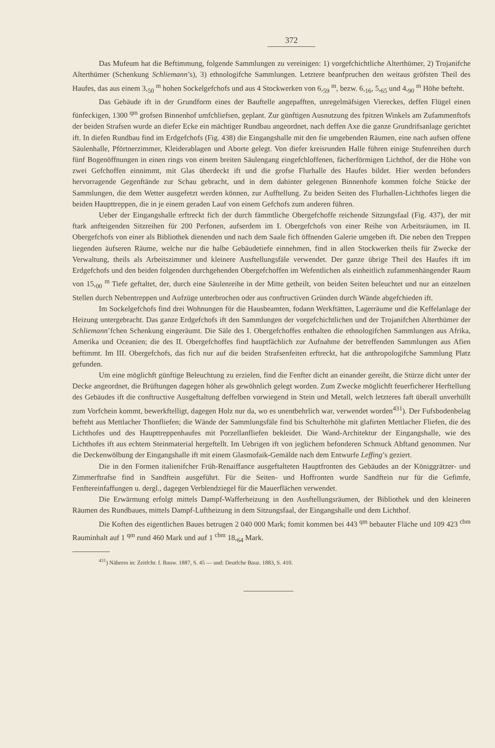372
Das Mufeum hat die Beftimmung, folgende Sammlungen zu vereinigen: 1) vorgefchichtliche Alterthümer, 2) Trojanifche Alterthümer (Schenkung Schliemann’s), 3) ethnologifche Sammlungen. Letztere beanfpruchen den weitaus gröfsten Theil des Haufes, das aus einem 3,<sub>50</sub> <sup>m</sup> hohen Sockelgefchofs und aus 4 Stockwerken von 6,<sub>59</sub> <sup>m</sup>, bezw. 6,<sub>16</sub>, 5,<sub>65</sub> und 4,<sub>90</sub> <sup>m</sup> Höhe befteht.
Das Gebäude ift in der Grundform eines der Bauftelle angepafften, unregelmäfsigen Viereckes, deffen Flügel einen fünfeckigen, 1300 <sup>qm</sup> grofsen Binnenhof umfchliefsen, geplant. Zur günftigen Ausnutzung des fpitzen Winkels am Zufammenftofs der beiden Strafsen wurde an diefer Ecke ein mächtiger Rundbau angeordnet, nach deffen Axe die ganze Grundrifsanlage gerichtet ift. In diefen Rundbau find im Erdgefchofs (Fig. 438) die Eingangshalle mit den fie umgebenden Räumen, eine nach aufsen offene Säulenhalle, Pförtnerzimmer, Kleiderablagen und Aborte gelegt. Von diefer kreisrunden Halle führen einige Stufenreihen durch fünf Bogenöffnungen in einen rings von einem breiten Säulengang eingefchloffenen, fächerförmigen Lichthof, der die Höhe von zwei Gefchoffen einnimmt, mit Glas überdeckt ift und die grofse Flurhalle des Haufes bildet. Hier werden befonders hervorragende Gegenftände zur Schau gebracht, und in dem dahinter gelegenen Binnenhofe kommen folche Stücke der Sammlungen, die dem Wetter ausgefetzt werden können, zur Aufftellung. Zu beiden Seiten des Flurhallen-Lichthofes liegen die beiden Haupttreppen, die in je einem geraden Lauf von einem Gefchofs zum anderen führen.
Ueber der Eingangshalle erftreckt fich der durch fämmtliche Obergefchoffe reichende Sitzungsfaal (Fig. 437), der mit ftark anfteigenden Sitzreihen für 200 Perfonen, aufserdem im I. Obergefchofs von einer Reihe von Arbeitsräumen, im II. Obergefchofs von einer als Bibliothek dienenden und nach dem Saale fich öffnenden Galerie umgeben ift. Die neben den Treppen liegenden äufseren Räume, welche nur die halbe Gebäudetiefe einnehmen, find in allen Stockwerken theils für Zwecke der Verwaltung, theils als Arbeitszimmer und kleinere Ausftellungsfäle verwendet. Der ganze übrige Theil des Haufes ift im Erdgefchofs und den beiden folgenden durchgehenden Obergefchoffen im Wefentlichen als einheitlich zufammenhängender Raum von 15,<sub>00</sub> <sup>m</sup> Tiefe geftaltet, der, durch eine Säulenreihe in der Mitte getheilt, von beiden Seiten beleuchtet und nur an einzelnen Stellen durch Nebentreppen und Aufzüge unterbrochen oder aus conftructiven Gründen durch Wände abgefchieden ift.
Im Sockelgefchofs find drei Wohnungen für die Hausbeamten, fodann Werkftätten, Lagerräume und die Keffelanlage der Heizung untergebracht. Das ganze Erdgefchofs ift den Sammlungen der vorgefchichtlichen und der Trojanifchen Alterthümer der Schliemann’fchen Schenkung eingeräumt. Die Säle des I. Obergefchoffes enthalten die ethnologifchen Sammlungen aus Afrika, Amerika und Oceanien; die des II. Obergefchoffes find hauptfächlich zur Aufnahme der betreffenden Sammlungen aus Afien beftimmt. Im III. Obergefchofs, das fich nur auf die beiden Strafsenfeiten erftreckt, hat die anthropologifche Sammlung Platz gefunden.
Um eine möglichft günftige Beleuchtung zu erzielen, find die Fenfter dicht an einander gereiht, die Stürze dicht unter der Decke angeordnet, die Brüftungen dagegen höher als gewöhnlich gelegt worden. Zum Zwecke möglichft feuerficherer Herftellung des Gebäudes ift die conftructive Ausgeftaltung deffelben vorwiegend in Stein und Metall, welch letzteres faft überall unverhüllt zum Vorfchein kommt, bewerkftelligt, dagegen Holz nur da, wo es unentbehrlich war, verwendet worden<sup>431</sup>). Der Fufsbodenbelag befteht aus Mettlacher Thonfliefen; die Wände der Sammlungsfäle find bis Schulterhöhe mit glafirten Mettlacher Fliefen, die des Lichthofes und des Haupttreppenhaufes mit Porzellanfliefen bekleidet. Die Wand-Architektur der Eingangshalle, wie des Lichthofes ift aus echtem Steinmaterial hergeftellt. Im Uebrigen ift von jeglichem befonderen Schmuck Abftand genommen. Nur die Deckenwölbung der Eingangshalle ift mit einem Glasmofaik-Gemälde nach dem Entwurfe Leffing’s geziert.
Die in den Formen italienifcher Früh-Renaiffance ausgeftalteten Hauptfronten des Gebäudes an der Königgrätzer- und Zimmerftrafse find in Sandftein ausgeführt. Für die Seiten- und Hoffronten wurde Sandftein nur für die Gefimfe, Fenftereinfaffungen u. dergl., dagegen Verblendziegel für die Mauerflächen verwendet.
Die Erwärmung erfolgt mittels Dampf-Wafferheizung in den Ausftellungsräumen, der Bibliothek und den kleineren Räumen des Rundbaues, mittels Dampf-Luftheizung in dem Sitzungsfaal, der Eingangshalle und dem Lichthof.
Die Koften des eigentlichen Baues betrugen 2 040 000 Mark; fomit kommen bei 443 <sup>qm</sup> bebauter Fläche und 109 423 <sup>cbm</sup> Rauminhalt auf 1 <sup>qm</sup> rund 460 Mark und auf 1 <sup>cbm</sup> 18,<sub>64</sub> Mark.
<sup>431</sup>) Näheres in: Zeitfchr. f. Bauw. 1887, S. 45 — und: Deutfche Bauz. 1883, S. 410.